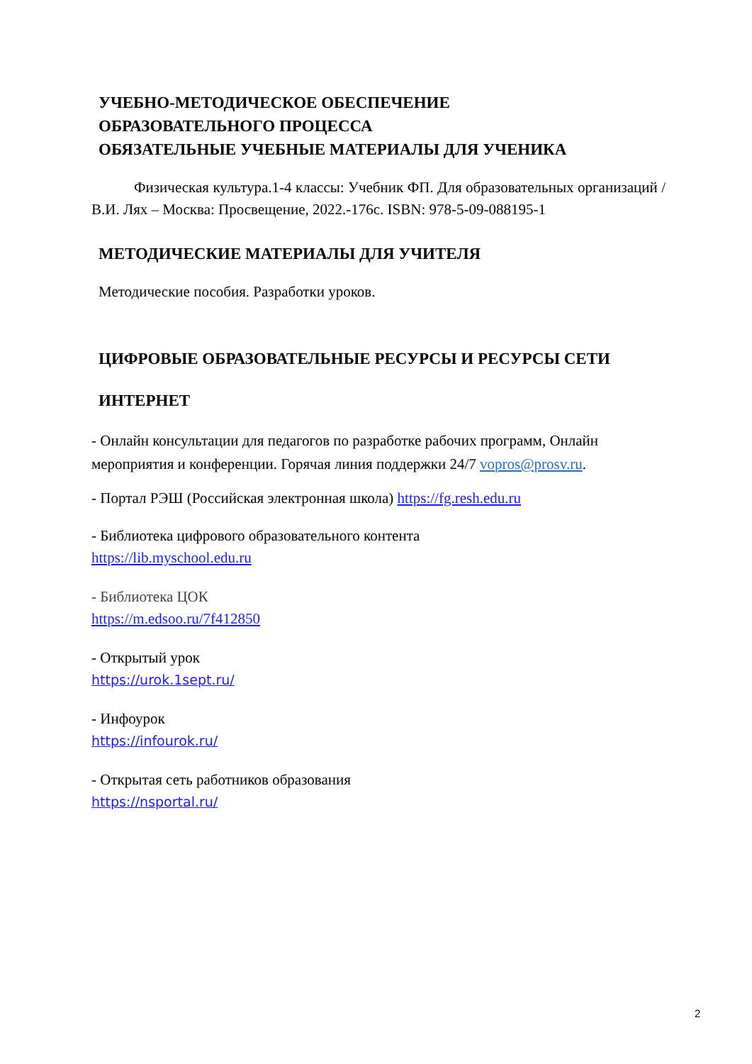УЧЕБНО-МЕТОДИЧЕСКОЕ ОБЕСПЕЧЕНИЕ
ОБРАЗОВАТЕЛЬНОГО ПРОЦЕССА
ОБЯЗАТЕЛЬНЫЕ УЧЕБНЫЕ МАТЕРИАЛЫ ДЛЯ УЧЕНИКА
Физическая культура.1-4 классы: Учебник ФП. Для образовательных организаций / В.И. Лях – Москва: Просвещение, 2022.-176с. ISBN: 978-5-09-088195-1
МЕТОДИЧЕСКИЕ МАТЕРИАЛЫ ДЛЯ УЧИТЕЛЯ
Методические пособия. Разработки уроков.
ЦИФРОВЫЕ ОБРАЗОВАТЕЛЬНЫЕ РЕСУРСЫ И РЕСУРСЫ СЕТИ
ИНТЕРНЕТ
- Онлайн консультации для педагогов по разработке рабочих программ, Онлайн мероприятия и конференции. Горячая линия поддержки 24/7 vopros@prosv.ru.
- Портал РЭШ (Российская электронная школа) https://fg.resh.edu.ru
- Библиотека цифрового образовательного контента
https://lib.myschool.edu.ru
- Библиотека ЦОК
https://m.edsoo.ru/7f412850
- Открытый урок
https://urok.1sept.ru/
- Инфоурок
https://infourok.ru/
- Открытая сеть работников образования
https://nsportal.ru/
2